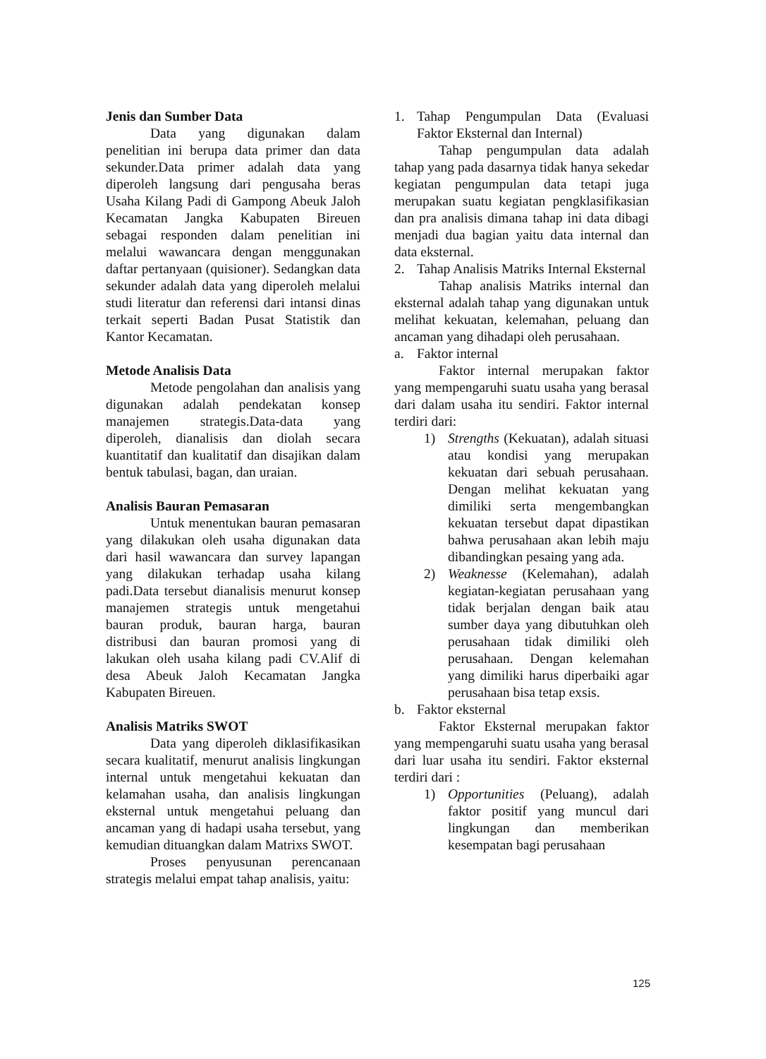Jenis dan Sumber Data
Data yang digunakan dalam penelitian ini berupa data primer dan data sekunder.Data primer adalah data yang diperoleh langsung dari pengusaha beras Usaha Kilang Padi di Gampong Abeuk Jaloh Kecamatan Jangka Kabupaten Bireuen sebagai responden dalam penelitian ini melalui wawancara dengan menggunakan daftar pertanyaan (quisioner). Sedangkan data sekunder adalah data yang diperoleh melalui studi literatur dan referensi dari intansi dinas terkait seperti Badan Pusat Statistik dan Kantor Kecamatan.
Metode Analisis Data
Metode pengolahan dan analisis yang digunakan adalah pendekatan konsep manajemen strategis.Data-data yang diperoleh, dianalisis dan diolah secara kuantitatif dan kualitatif dan disajikan dalam bentuk tabulasi, bagan, dan uraian.
Analisis Bauran Pemasaran
Untuk menentukan bauran pemasaran yang dilakukan oleh usaha digunakan data dari hasil wawancara dan survey lapangan yang dilakukan terhadap usaha kilang padi.Data tersebut dianalisis menurut konsep manajemen strategis untuk mengetahui bauran produk, bauran harga, bauran distribusi dan bauran promosi yang di lakukan oleh usaha kilang padi CV.Alif di desa Abeuk Jaloh Kecamatan Jangka Kabupaten Bireuen.
Analisis Matriks SWOT
Data yang diperoleh diklasifikasikan secara kualitatif, menurut analisis lingkungan internal untuk mengetahui kekuatan dan kelamahan usaha, dan analisis lingkungan eksternal untuk mengetahui peluang dan ancaman yang di hadapi usaha tersebut, yang kemudian dituangkan dalam Matrixs SWOT.
Proses penyusunan perencanaan strategis melalui empat tahap analisis, yaitu:
1. Tahap Pengumpulan Data (Evaluasi Faktor Eksternal dan Internal)
Tahap pengumpulan data adalah tahap yang pada dasarnya tidak hanya sekedar kegiatan pengumpulan data tetapi juga merupakan suatu kegiatan pengklasifikasian dan pra analisis dimana tahap ini data dibagi menjadi dua bagian yaitu data internal dan data eksternal.
2. Tahap Analisis Matriks Internal Eksternal
Tahap analisis Matriks internal dan eksternal adalah tahap yang digunakan untuk melihat kekuatan, kelemahan, peluang dan ancaman yang dihadapi oleh perusahaan.
a. Faktor internal
Faktor internal merupakan faktor yang mempengaruhi suatu usaha yang berasal dari dalam usaha itu sendiri. Faktor internal terdiri dari:
1) Strengths (Kekuatan), adalah situasi atau kondisi yang merupakan kekuatan dari sebuah perusahaan. Dengan melihat kekuatan yang dimiliki serta mengembangkan kekuatan tersebut dapat dipastikan bahwa perusahaan akan lebih maju dibandingkan pesaing yang ada.
2) Weaknesse (Kelemahan), adalah kegiatan-kegiatan perusahaan yang tidak berjalan dengan baik atau sumber daya yang dibutuhkan oleh perusahaan tidak dimiliki oleh perusahaan. Dengan kelemahan yang dimiliki harus diperbaiki agar perusahaan bisa tetap exsis.
b. Faktor eksternal
Faktor Eksternal merupakan faktor yang mempengaruhi suatu usaha yang berasal dari luar usaha itu sendiri. Faktor eksternal terdiri dari :
1) Opportunities (Peluang), adalah faktor positif yang muncul dari lingkungan dan memberikan kesempatan bagi perusahaan
125